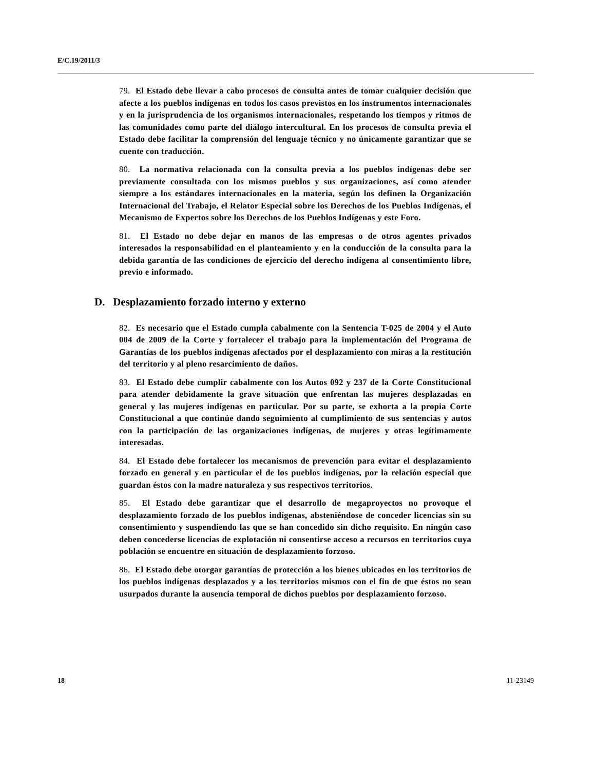E/C.19/2011/3
79. El Estado debe llevar a cabo procesos de consulta antes de tomar cualquier decisión que afecte a los pueblos indígenas en todos los casos previstos en los instrumentos internacionales y en la jurisprudencia de los organismos internacionales, respetando los tiempos y ritmos de las comunidades como parte del diálogo intercultural. En los procesos de consulta previa el Estado debe facilitar la comprensión del lenguaje técnico y no únicamente garantizar que se cuente con traducción.
80. La normativa relacionada con la consulta previa a los pueblos indígenas debe ser previamente consultada con los mismos pueblos y sus organizaciones, así como atender siempre a los estándares internacionales en la materia, según los definen la Organización Internacional del Trabajo, el Relator Especial sobre los Derechos de los Pueblos Indígenas, el Mecanismo de Expertos sobre los Derechos de los Pueblos Indígenas y este Foro.
81. El Estado no debe dejar en manos de las empresas o de otros agentes privados interesados la responsabilidad en el planteamiento y en la conducción de la consulta para la debida garantía de las condiciones de ejercicio del derecho indígena al consentimiento libre, previo e informado.
D. Desplazamiento forzado interno y externo
82. Es necesario que el Estado cumpla cabalmente con la Sentencia T-025 de 2004 y el Auto 004 de 2009 de la Corte y fortalecer el trabajo para la implementación del Programa de Garantías de los pueblos indígenas afectados por el desplazamiento con miras a la restitución del territorio y al pleno resarcimiento de daños.
83. El Estado debe cumplir cabalmente con los Autos 092 y 237 de la Corte Constitucional para atender debidamente la grave situación que enfrentan las mujeres desplazadas en general y las mujeres indígenas en particular. Por su parte, se exhorta a la propia Corte Constitucional a que continúe dando seguimiento al cumplimiento de sus sentencias y autos con la participación de las organizaciones indígenas, de mujeres y otras legítimamente interesadas.
84. El Estado debe fortalecer los mecanismos de prevención para evitar el desplazamiento forzado en general y en particular el de los pueblos indígenas, por la relación especial que guardan éstos con la madre naturaleza y sus respectivos territorios.
85. El Estado debe garantizar que el desarrollo de megaproyectos no provoque el desplazamiento forzado de los pueblos indígenas, absteniéndose de conceder licencias sin su consentimiento y suspendiendo las que se han concedido sin dicho requisito. En ningún caso deben concederse licencias de explotación ni consentirse acceso a recursos en territorios cuya población se encuentre en situación de desplazamiento forzoso.
86. El Estado debe otorgar garantías de protección a los bienes ubicados en los territorios de los pueblos indígenas desplazados y a los territorios mismos con el fin de que éstos no sean usurpados durante la ausencia temporal de dichos pueblos por desplazamiento forzoso.
18 11-23149